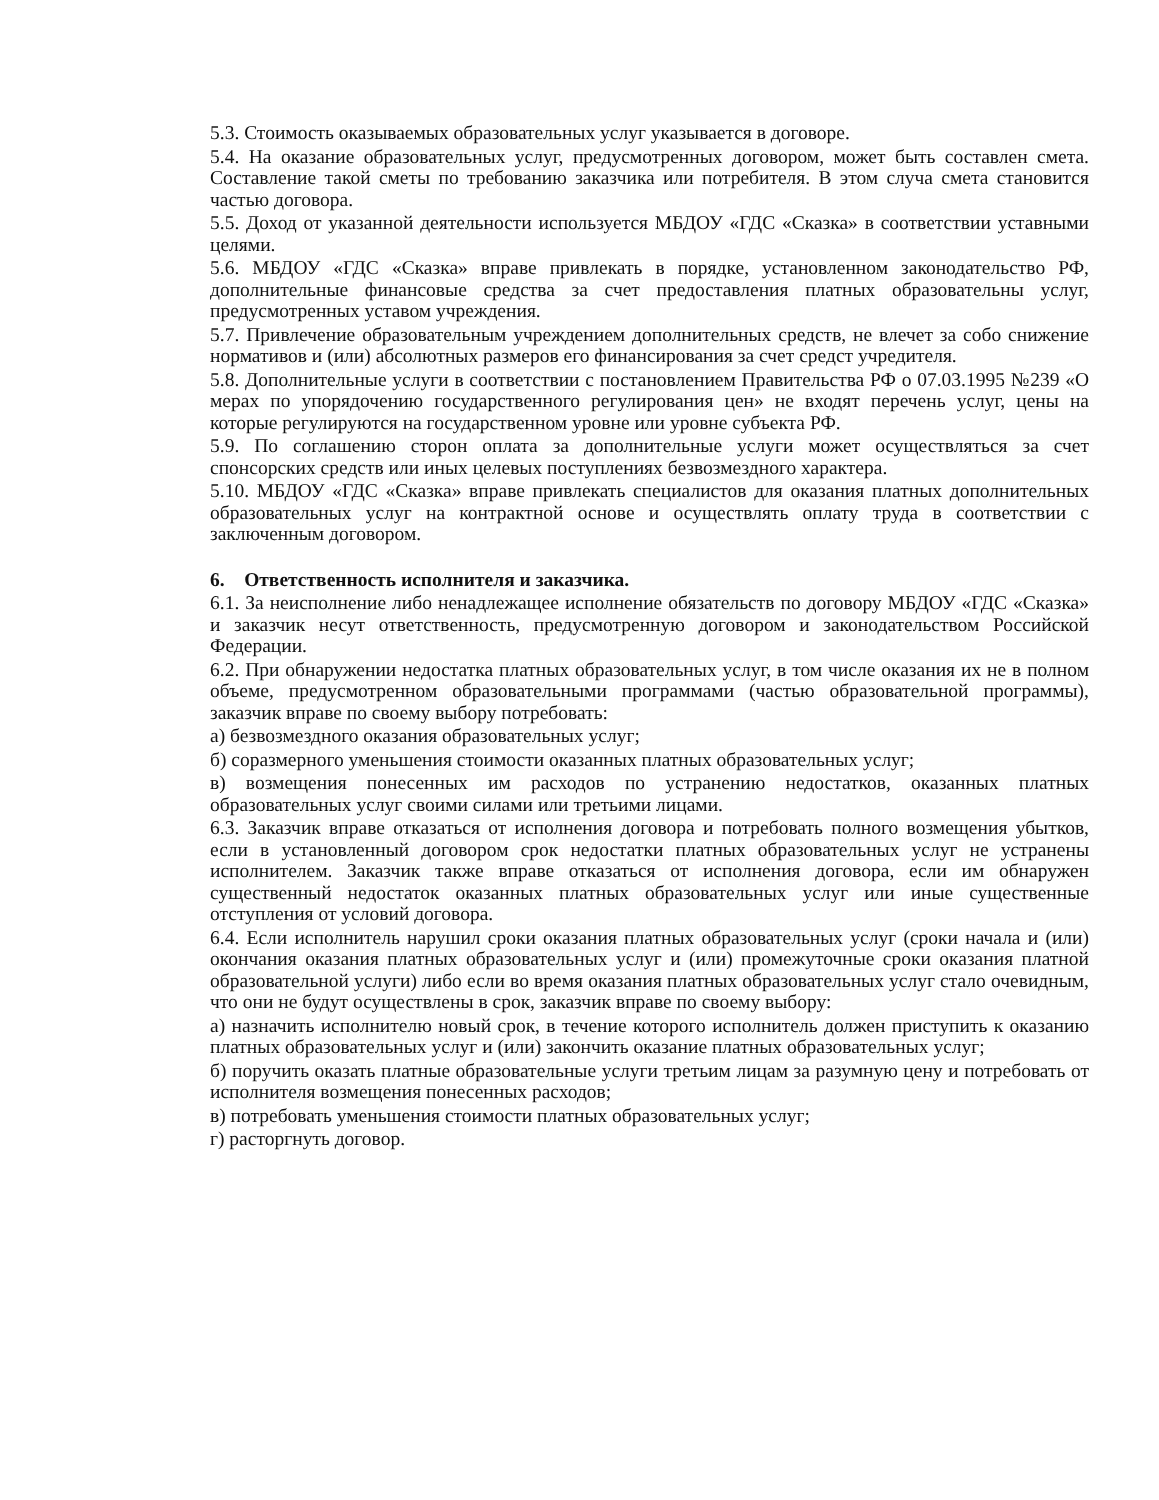5.3. Стоимость оказываемых образовательных услуг указывается в договоре.
5.4. На оказание образовательных услуг, предусмотренных договором, может быть составлен смета. Составление такой сметы по требованию заказчика или потребителя. В этом случа смета становится частью договора.
5.5. Доход от указанной деятельности используется МБДОУ «ГДС «Сказка» в соответствии уставными целями.
5.6. МБДОУ «ГДС «Сказка» вправе привлекать в порядке, установленном законодательство РФ, дополнительные финансовые средства за счет предоставления платных образовательны услуг, предусмотренных уставом учреждения.
5.7. Привлечение образовательным учреждением дополнительных средств, не влечет за собо снижение нормативов и (или) абсолютных размеров его финансирования за счет средст учредителя.
5.8. Дополнительные услуги в соответствии с постановлением Правительства РФ о 07.03.1995 №239 «О мерах по упорядочению государственного регулирования цен» не входят перечень услуг, цены на которые регулируются на государственном уровне или уровне субъекта РФ.
5.9. По соглашению сторон оплата за дополнительные услуги может осуществляться за счет спонсорских средств или иных целевых поступлениях безвозмездного характера.
5.10. МБДОУ «ГДС «Сказка» вправе привлекать специалистов для оказания платных дополнительных образовательных услуг на контрактной основе и осуществлять оплату труда в соответствии с заключенным договором.
6. Ответственность исполнителя и заказчика.
6.1. За неисполнение либо ненадлежащее исполнение обязательств по договору МБДОУ «ГДС «Сказка» и заказчик несут ответственность, предусмотренную договором и законодательством Российской Федерации.
6.2. При обнаружении недостатка платных образовательных услуг, в том числе оказания их не в полном объеме, предусмотренном образовательными программами (частью образовательной программы), заказчик вправе по своему выбору потребовать:
а) безвозмездного оказания образовательных услуг;
б) соразмерного уменьшения стоимости оказанных платных образовательных услуг;
в) возмещения понесенных им расходов по устранению недостатков, оказанных платных образовательных услуг своими силами или третьими лицами.
6.3. Заказчик вправе отказаться от исполнения договора и потребовать полного возмещения убытков, если в установленный договором срок недостатки платных образовательных услуг не устранены исполнителем. Заказчик также вправе отказаться от исполнения договора, если им обнаружен существенный недостаток оказанных платных образовательных услуг или иные существенные отступления от условий договора.
6.4. Если исполнитель нарушил сроки оказания платных образовательных услуг (сроки начала и (или) окончания оказания платных образовательных услуг и (или) промежуточные сроки оказания платной образовательной услуги) либо если во время оказания платных образовательных услуг стало очевидным, что они не будут осуществлены в срок, заказчик вправе по своему выбору:
а) назначить исполнителю новый срок, в течение которого исполнитель должен приступить к оказанию платных образовательных услуг и (или) закончить оказание платных образовательных услуг;
б) поручить оказать платные образовательные услуги третьим лицам за разумную цену и потребовать от исполнителя возмещения понесенных расходов;
в) потребовать уменьшения стоимости платных образовательных услуг;
г) расторгнуть договор.